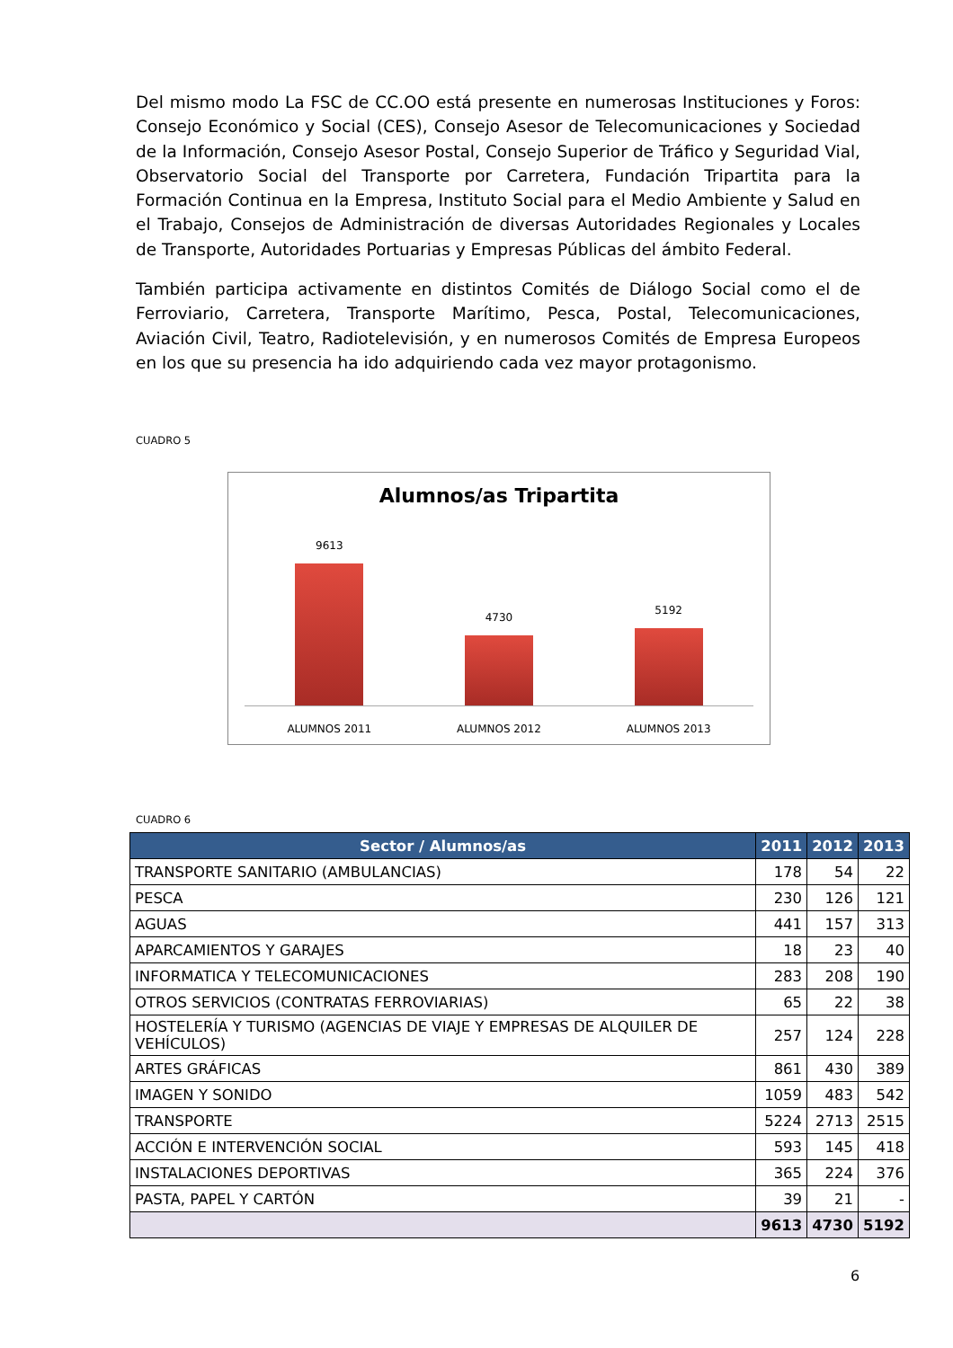Del mismo modo La FSC de CC.OO está presente en numerosas Instituciones y Foros: Consejo Económico y Social (CES), Consejo Asesor de Telecomunicaciones y Sociedad de la Información, Consejo Asesor Postal, Consejo Superior de Tráfico y Seguridad Vial, Observatorio Social del Transporte por Carretera, Fundación Tripartita para la Formación Continua en la Empresa, Instituto Social para el Medio Ambiente y Salud en el Trabajo, Consejos de Administración de diversas Autoridades Regionales y Locales de Transporte, Autoridades Portuarias y Empresas Públicas del ámbito Federal.
También participa activamente en distintos Comités de Diálogo Social como el de Ferroviario, Carretera, Transporte Marítimo, Pesca, Postal, Telecomunicaciones, Aviación Civil, Teatro, Radiotelevisión, y en numerosos Comités de Empresa Europeos en los que su presencia ha ido adquiriendo cada vez mayor protagonismo.
CUADRO 5
Alumnos/as Tripartita
9613
4730
5192
ALUMNOS 2011 ALUMNOS 2012 ALUMNOS 2013
CUADRO 6
| Sector / Alumnos/as | 2011 | 2012 | 2013 |
| --- | --- | --- | --- |
| TRANSPORTE SANITARIO (AMBULANCIAS) | 178 | 54 | 22 |
| PESCA | 230 | 126 | 121 |
| AGUAS | 441 | 157 | 313 |
| APARCAMIENTOS Y GARAJES | 18 | 23 | 40 |
| INFORMATICA Y TELECOMUNICACIONES | 283 | 208 | 190 |
| OTROS SERVICIOS (CONTRATAS FERROVIARIAS) | 65 | 22 | 38 |
| HOSTELERÍA Y TURISMO (AGENCIAS DE VIAJE Y EMPRESAS DE ALQUILER DE VEHÍCULOS) | 257 | 124 | 228 |
| ARTES GRÁFICAS | 861 | 430 | 389 |
| IMAGEN Y SONIDO | 1059 | 483 | 542 |
| TRANSPORTE | 5224 | 2713 | 2515 |
| ACCIÓN E INTERVENCIÓN SOCIAL | 593 | 145 | 418 |
| INSTALACIONES DEPORTIVAS | 365 | 224 | 376 |
| PASTA, PAPEL Y CARTÓN | 39 | 21 | - |
| | 9613 | 4730 | 5192 |
6